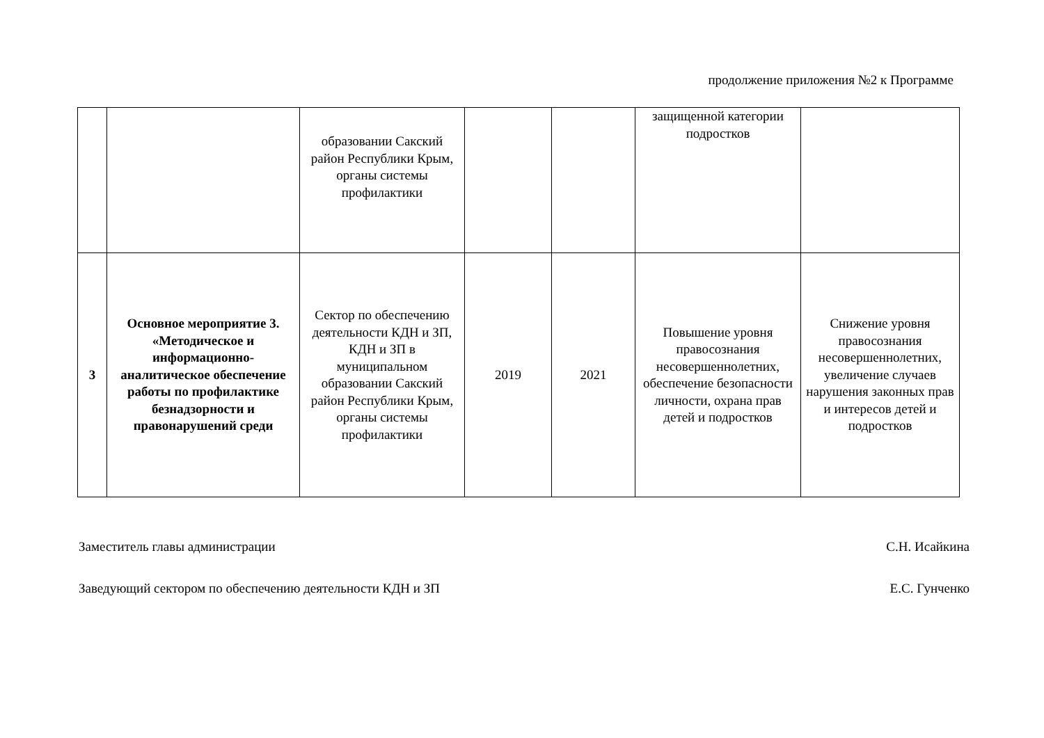продолжение приложения №2 к Программе
| | | образовании Сакский район Республики Крым, органы системы профилактики | | | защищенной категории подростков | |
| 3 | Основное мероприятие 3. «Методическое и информационно-аналитическое обеспечение работы по профилактике безнадзорности и правонарушений среди | Сектор по обеспечению деятельности КДН и ЗП, КДН и ЗП в муниципальном образовании Сакский район Республики Крым, органы системы профилактики | 2019 | 2021 | Повышение уровня правосознания несовершеннолетних, обеспечение безопасности личности, охрана прав детей и подростков | Снижение уровня правосознания несовершеннолетних, увеличение случаев нарушения законных прав и интересов детей и подростков |
Заместитель главы администрации С.Н. Исайкина
Заведующий сектором по обеспечению деятельности КДН и ЗП Е.С. Гунченко